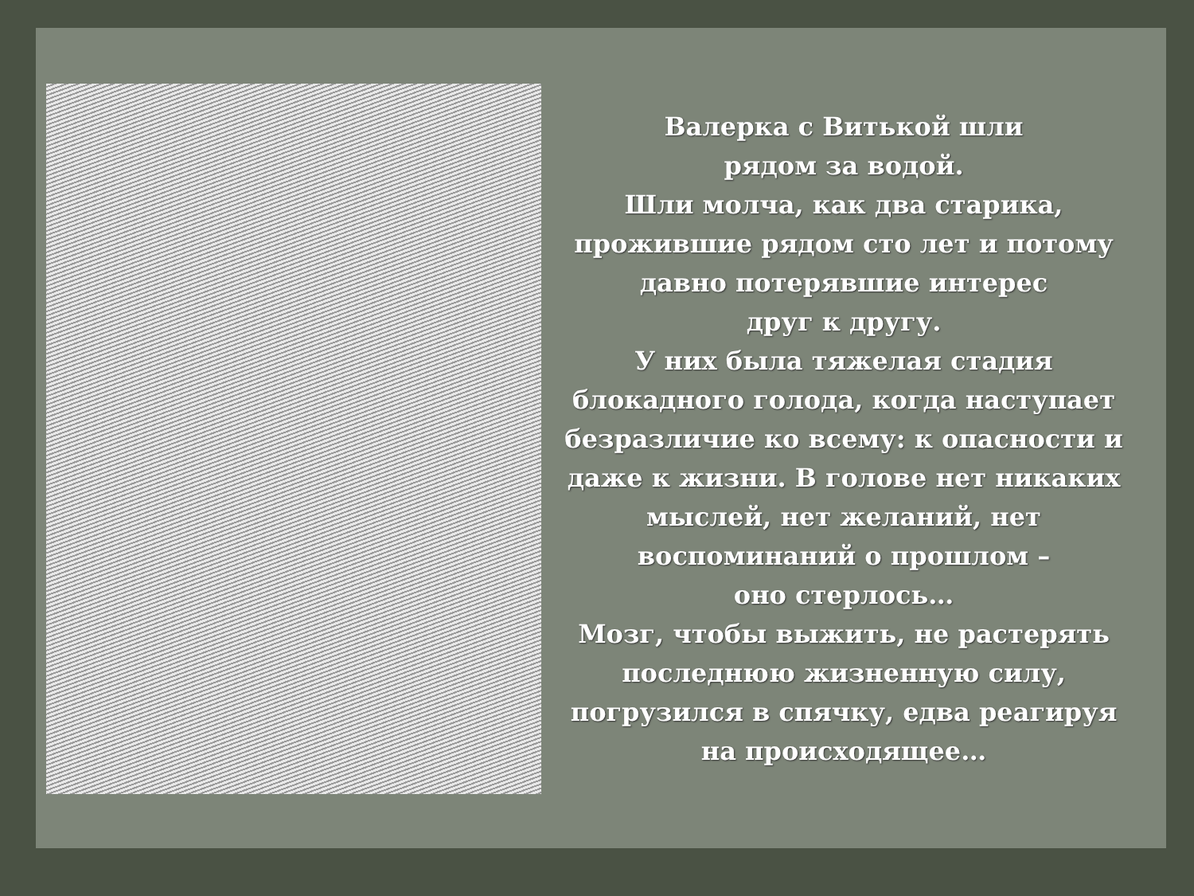Валерка с Витькой шли
рядом за водой.
Шли молча, как два старика,
прожившие рядом сто лет и потому
давно потерявшие интерес
друг к другу.
У них была тяжелая стадия
блокадного голода, когда наступает
безразличие ко всему: к опасности и
даже к жизни. В голове нет никаких
мыслей, нет желаний, нет
воспоминаний о прошлом –
оно стерлось…
Мозг, чтобы выжить, не растерять
последнюю жизненную силу,
погрузился в спячку, едва реагируя
на происходящее…